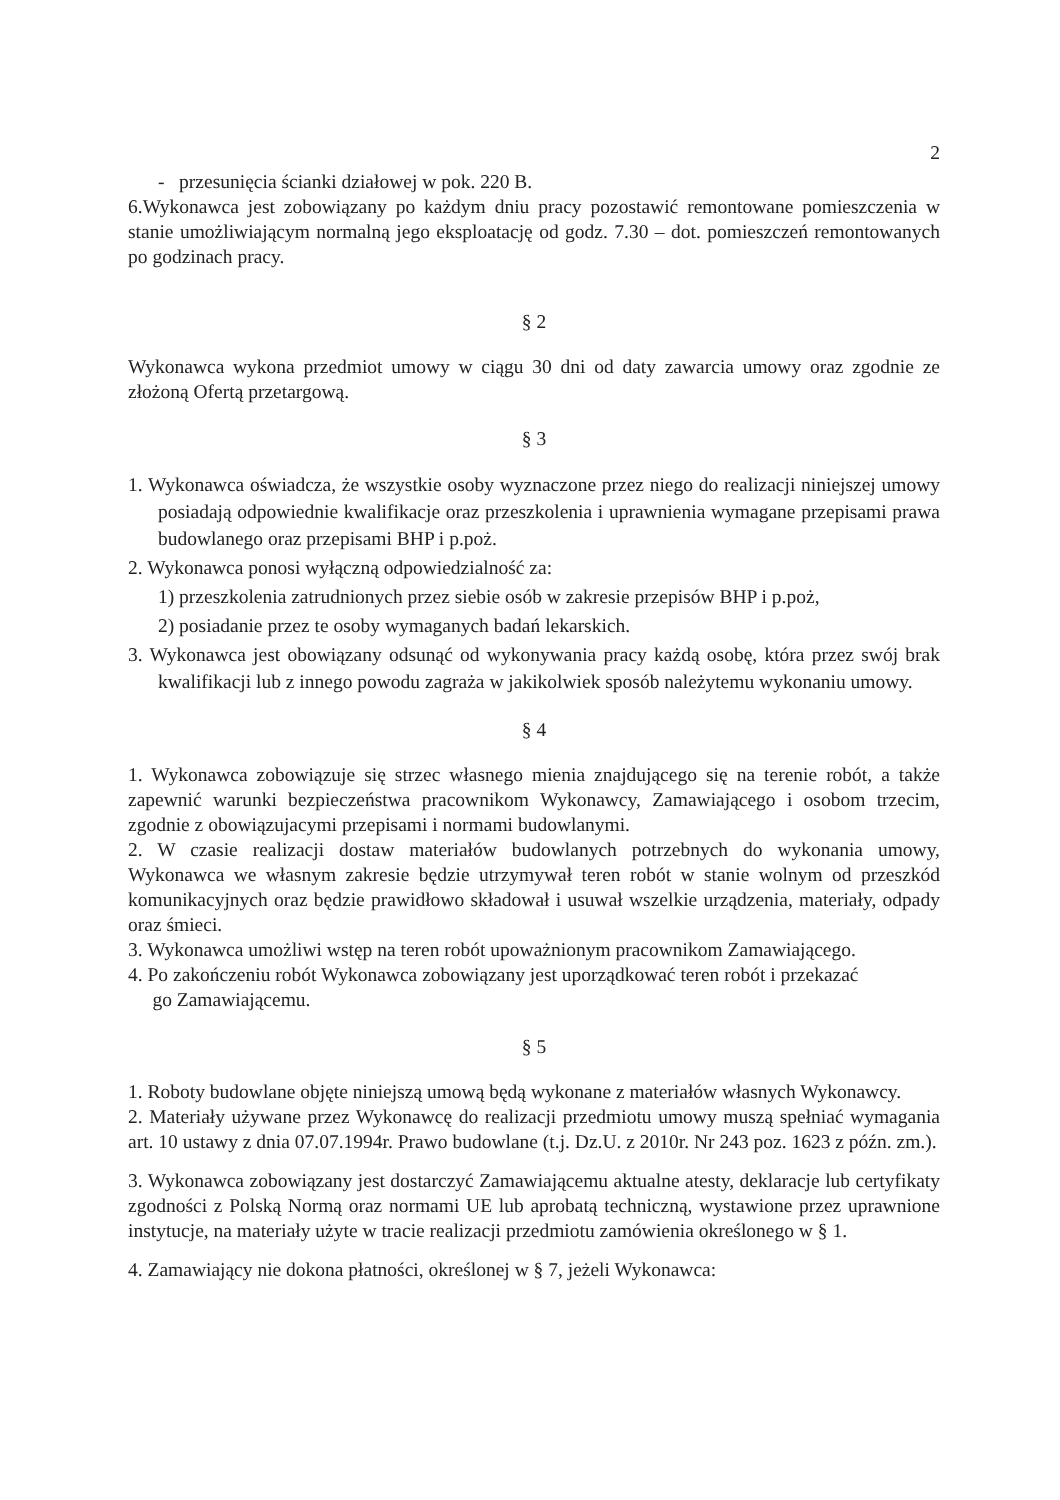2
- przesunięcia ścianki działowej w pok. 220 B.
6.Wykonawca jest zobowiązany po każdym dniu pracy pozostawić remontowane pomieszczenia w stanie umożliwiającym normalną jego eksploatację od godz. 7.30 – dot. pomieszczeń remontowanych po godzinach pracy.
§ 2
Wykonawca wykona przedmiot umowy w ciągu 30 dni od daty zawarcia umowy oraz zgodnie ze złożoną Ofertą przetargową.
§ 3
1. Wykonawca oświadcza, że wszystkie osoby wyznaczone przez niego do realizacji niniejszej umowy posiadają odpowiednie kwalifikacje oraz przeszkolenia i uprawnienia wymagane przepisami prawa budowlanego oraz przepisami BHP i p.poż.
2. Wykonawca ponosi wyłączną odpowiedzialność za:
1) przeszkolenia zatrudnionych przez siebie osób w zakresie przepisów BHP i p.poż,
2) posiadanie przez te osoby wymaganych badań lekarskich.
3. Wykonawca jest obowiązany odsunąć od wykonywania pracy każdą osobę, która przez swój brak kwalifikacji lub z innego powodu zagraża w jakikolwiek sposób należytemu wykonaniu umowy.
§ 4
1. Wykonawca zobowiązuje się strzec własnego mienia znajdującego się na terenie robót, a także zapewnić warunki bezpieczeństwa pracownikom Wykonawcy, Zamawiającego i osobom trzecim, zgodnie z obowiązujacymi przepisami i normami budowlanymi.
2. W czasie realizacji dostaw materiałów budowlanych potrzebnych do wykonania umowy, Wykonawca we własnym zakresie będzie utrzymywał teren robót w stanie wolnym od przeszkód komunikacyjnych oraz będzie prawidłowo składował i usuwał wszelkie urządzenia, materiały, odpady oraz śmieci.
3. Wykonawca umożliwi wstęp na teren robót upoważnionym pracownikom Zamawiającego.
4. Po zakończeniu robót Wykonawca zobowiązany jest uporządkować teren robót i przekazać
go Zamawiającemu.
§ 5
1. Roboty budowlane objęte niniejszą umową będą wykonane z materiałów własnych Wykonawcy.
2. Materiały używane przez Wykonawcę do realizacji przedmiotu umowy muszą spełniać wymagania art. 10 ustawy z dnia 07.07.1994r. Prawo budowlane (t.j. Dz.U. z 2010r. Nr 243 poz. 1623 z późn. zm.).
3. Wykonawca zobowiązany jest dostarczyć Zamawiającemu aktualne atesty, deklaracje lub certyfikaty zgodności z Polską Normą oraz normami UE lub aprobatą techniczną, wystawione przez uprawnione instytucje, na materiały użyte w tracie realizacji przedmiotu zamówienia określonego w § 1.
4. Zamawiający nie dokona płatności, określonej w § 7, jeżeli Wykonawca: